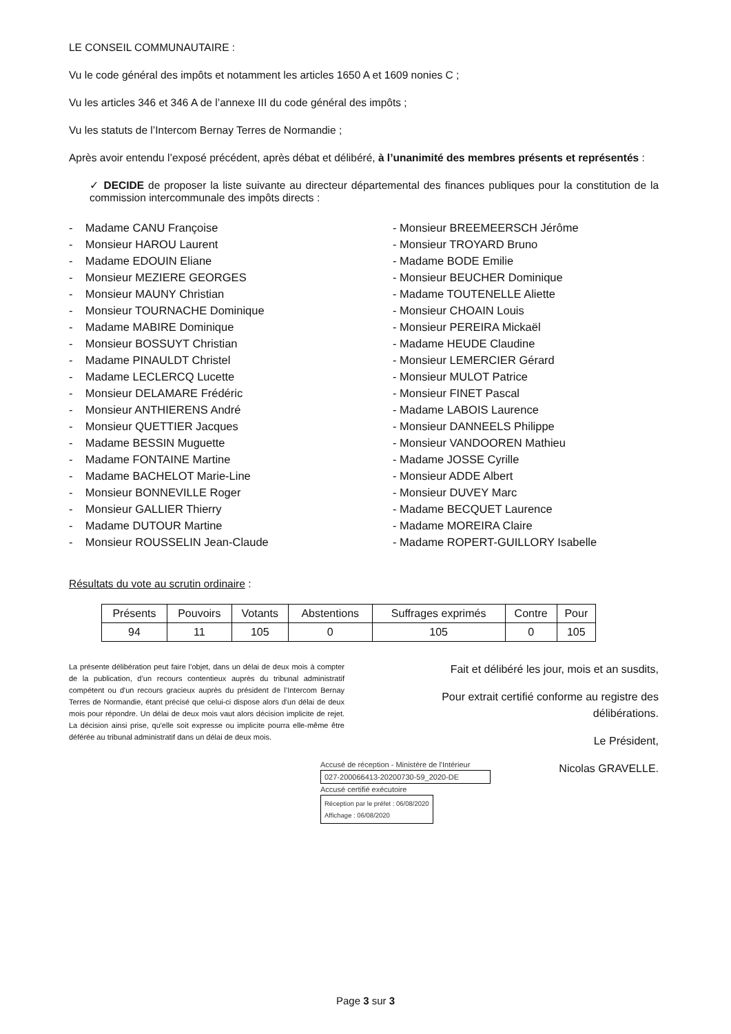LE CONSEIL COMMUNAUTAIRE :
Vu le code général des impôts et notamment les articles 1650 A et 1609 nonies C ;
Vu les articles 346 et 346 A de l’annexe III du code général des impôts ;
Vu les statuts de l’Intercom Bernay Terres de Normandie ;
Après avoir entendu l’exposé précédent, après débat et délibéré, à l’unanimité des membres présents et représentés :
✓ DECIDE de proposer la liste suivante au directeur départemental des finances publiques pour la constitution de la commission intercommunale des impôts directs :
- Madame CANU Françoise
- Monsieur HAROU Laurent
- Madame EDOUIN Eliane
- Monsieur MEZIERE GEORGES
- Monsieur MAUNY Christian
- Monsieur TOURNACHE Dominique
- Madame MABIRE Dominique
- Monsieur BOSSUYT Christian
- Madame PINAULDT Christel
- Madame LECLERCQ Lucette
- Monsieur DELAMARE Frédéric
- Monsieur ANTHIERENS André
- Monsieur QUETTIER Jacques
- Madame BESSIN Muguette
- Madame FONTAINE Martine
- Madame BACHELOT Marie-Line
- Monsieur BONNEVILLE Roger
- Monsieur GALLIER Thierry
- Madame DUTOUR Martine
- Monsieur ROUSSELIN Jean-Claude
- Monsieur BREEMEERSCH Jérôme
- Monsieur TROYARD Bruno
- Madame BODE Emilie
- Monsieur BEUCHER Dominique
- Madame TOUTENELLE Aliette
- Monsieur CHOAIN Louis
- Monsieur PEREIRA Mickaël
- Madame HEUDE Claudine
- Monsieur LEMERCIER Gérard
- Monsieur MULOT Patrice
- Monsieur FINET Pascal
- Madame LABOIS Laurence
- Monsieur DANNEELS Philippe
- Monsieur VANDOOREN Mathieu
- Madame JOSSE Cyrille
- Monsieur ADDE Albert
- Monsieur DUVEY Marc
- Madame BECQUET Laurence
- Madame MOREIRA Claire
- Madame ROPERT-GUILLORY Isabelle
Résultats du vote au scrutin ordinaire :
| Présents | Pouvoirs | Votants | Abstentions | Suffrages exprimés | Contre | Pour |
| --- | --- | --- | --- | --- | --- | --- |
| 94 | 11 | 105 | 0 | 105 | 0 | 105 |
La présente délibération peut faire l’objet, dans un délai de deux mois à compter de la publication, d’un recours contentieux auprès du tribunal administratif compétent ou d'un recours gracieux auprès du président de l’Intercom Bernay Terres de Normandie, étant précisé que celui-ci dispose alors d'un délai de deux mois pour répondre. Un délai de deux mois vaut alors décision implicite de rejet. La décision ainsi prise, qu'elle soit expresse ou implicite pourra elle-même être déférée au tribunal administratif dans un délai de deux mois.
Fait et délibéré les jour, mois et an susdits,
Pour extrait certifié conforme au registre des délibérations.
Le Président,
Nicolas GRAVELLE.
Accusé de réception - Ministère de l'Intérieur
027-200066413-20200730-59_2020-DE
Accusé certifié exécutoire
Réception par le préfet : 06/08/2020
Affichage : 06/08/2020
Page 3 sur 3